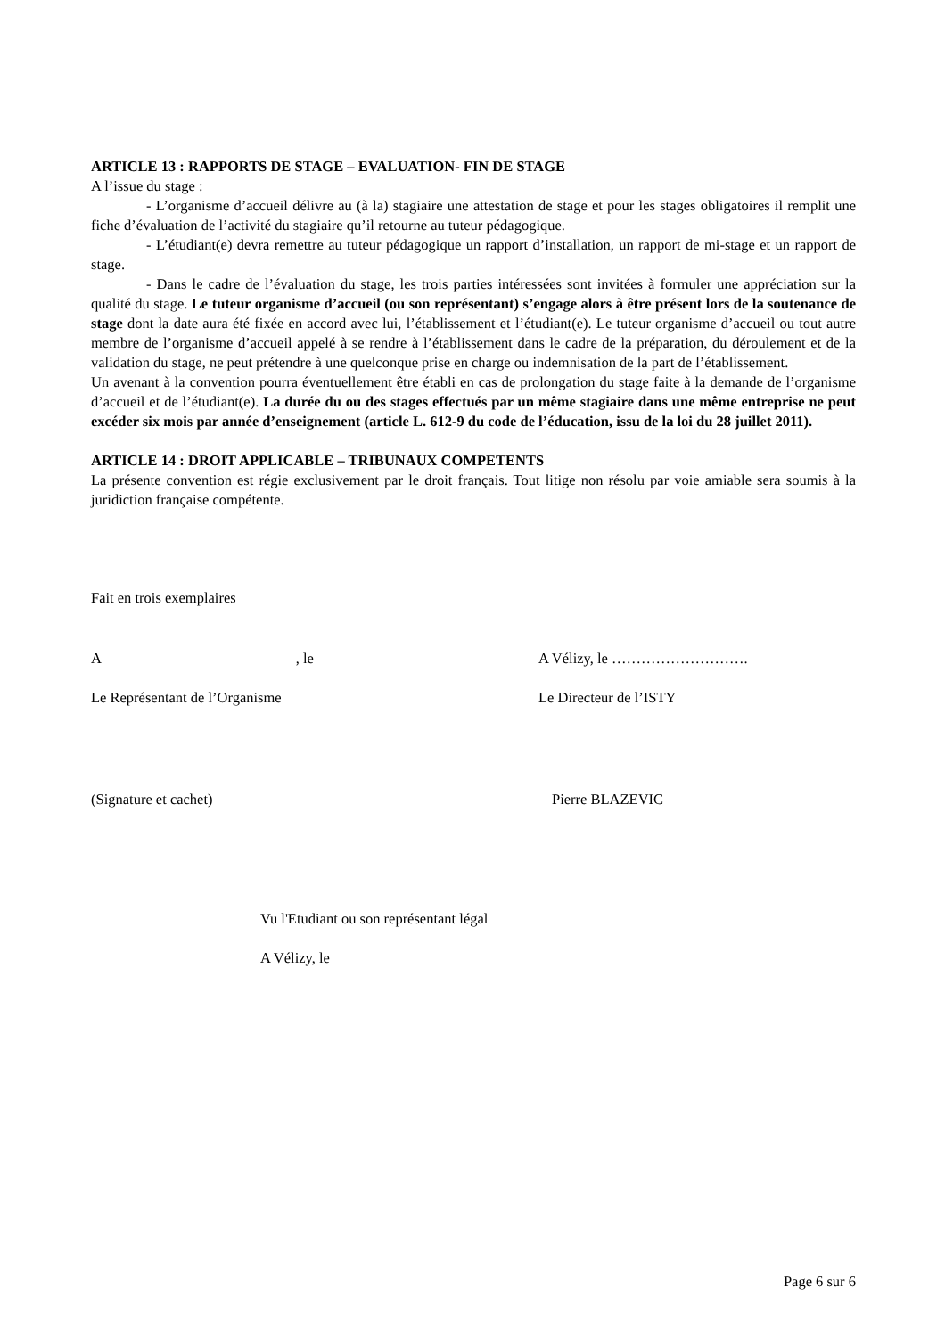ARTICLE 13 : RAPPORTS DE STAGE – EVALUATION- FIN DE STAGE
A l’issue du stage :
- L’organisme d’accueil délivre au (à la) stagiaire une attestation de stage et pour les stages obligatoires il remplit une fiche d’évaluation de l’activité du stagiaire qu’il retourne au tuteur pédagogique.
- L’étudiant(e) devra remettre au tuteur pédagogique un rapport d’installation, un rapport de mi-stage et un rapport de stage.
- Dans le cadre de l’évaluation du stage, les trois parties intéressées sont invitées à formuler une appréciation sur la qualité du stage. Le tuteur organisme d’accueil (ou son représentant) s’engage alors à être présent lors de la soutenance de stage dont la date aura été fixée en accord avec lui, l’établissement et l’étudiant(e). Le tuteur organisme d’accueil ou tout autre membre de l’organisme d’accueil appelé à se rendre à l’établissement dans le cadre de la préparation, du déroulement et de la validation du stage, ne peut prétendre à une quelconque prise en charge ou indemnisation de la part de l’établissement.
Un avenant à la convention pourra éventuellement être établi en cas de prolongation du stage faite à la demande de l’organisme d’accueil et de l’étudiant(e). La durée du ou des stages effectués par un même stagiaire dans une même entreprise ne peut excéder six mois par année d’enseignement (article L. 612-9 du code de l’éducation, issu de la loi du 28 juillet 2011).
ARTICLE 14 : DROIT APPLICABLE – TRIBUNAUX COMPETENTS
La présente convention est régie exclusivement par le droit français. Tout litige non résolu par voie amiable sera soumis à la juridiction française compétente.
Fait en trois exemplaires
A , le A Vélizy, le ……………………….
Le Représentant de l’Organisme Le Directeur de l’ISTY
(Signature et cachet) Pierre BLAZEVIC
Vu l'Etudiant ou son représentant légal
A Vélizy, le
Page 6 sur 6